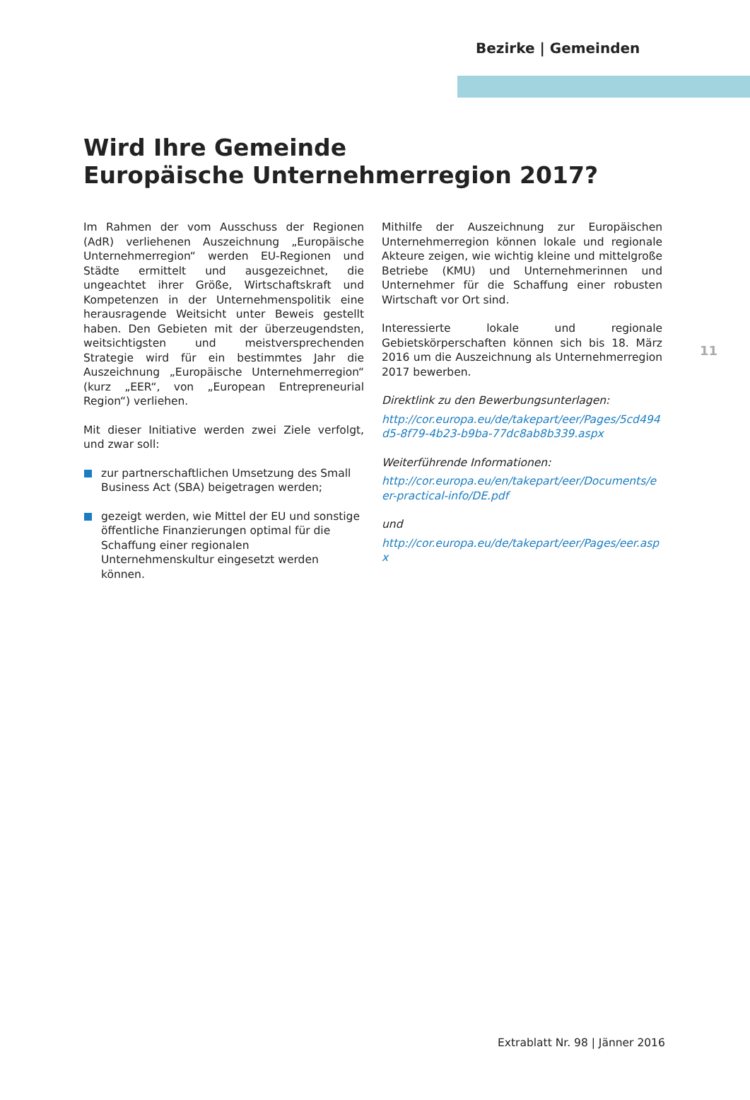Bezirke | Gemeinden
Wird Ihre Gemeinde
Europäische Unternehmerregion 2017?
Im Rahmen der vom Ausschuss der Regionen (AdR) verliehenen Auszeichnung „Europäische Unternehmerregion“ werden EU-Regionen und Städte ermittelt und ausgezeichnet, die ungeachtet ihrer Größe, Wirtschaftskraft und Kompetenzen in der Unternehmenspolitik eine herausragende Weitsicht unter Beweis gestellt haben. Den Gebieten mit der überzeugendsten, weitsichtigsten und meistversprechenden Strategie wird für ein bestimmtes Jahr die Auszeichnung „Europäische Unternehmerregion“ (kurz „EER“, von „European Entrepreneurial Region“) verliehen.
Mit dieser Initiative werden zwei Ziele verfolgt, und zwar soll:
zur partnerschaftlichen Umsetzung des Small Business Act (SBA) beigetragen werden;
gezeigt werden, wie Mittel der EU und sonstige öffentliche Finanzierungen optimal für die Schaffung einer regionalen Unternehmenskultur eingesetzt werden können.
Mithilfe der Auszeichnung zur Europäischen Unternehmerregion können lokale und regionale Akteure zeigen, wie wichtig kleine und mittelgroße Betriebe (KMU) und Unternehmerinnen und Unternehmer für die Schaffung einer robusten Wirtschaft vor Ort sind.
Interessierte lokale und regionale Gebietskörperschaften können sich bis 18. März 2016 um die Auszeichnung als Unternehmerregion 2017 bewerben.
Direktlink zu den Bewerbungsunterlagen:
http://cor.europa.eu/de/takepart/eer/Pages/5cd494d5-8f79-4b23-b9ba-77dc8ab8b339.aspx
Weiterführende Informationen:
http://cor.europa.eu/en/takepart/eer/Documents/eer-practical-info/DE.pdf
und
http://cor.europa.eu/de/takepart/eer/Pages/eer.aspx
11
Extrablatt Nr. 98 | Jänner 2016